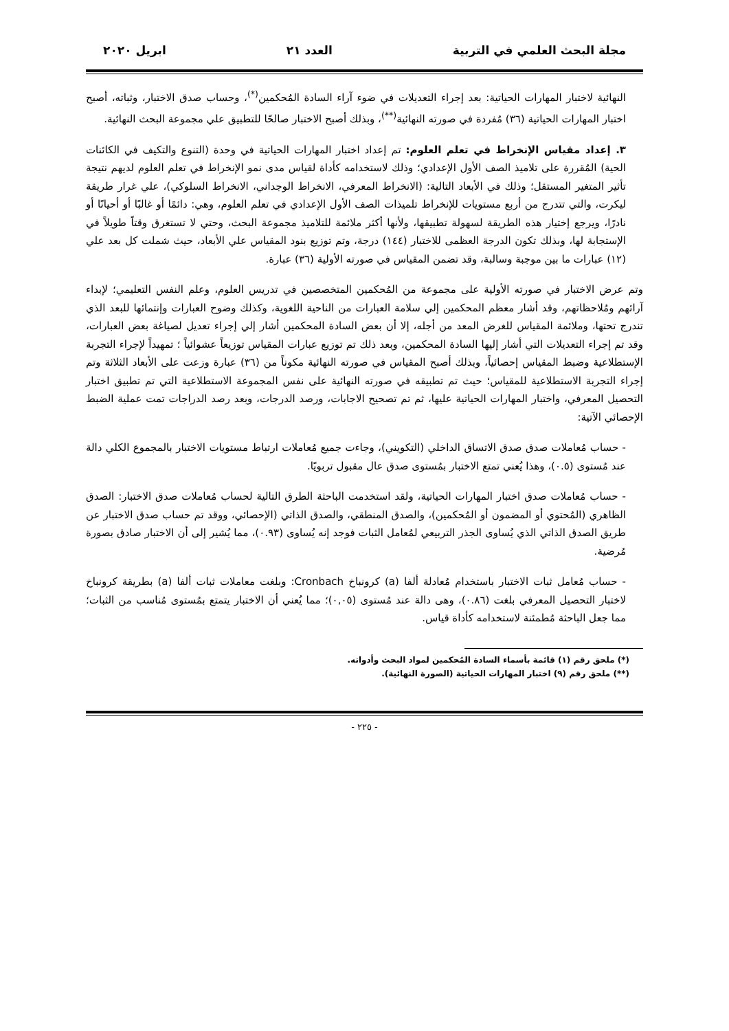مجلة البحث العلمي في التربية العدد ٢١ ابريل ٢٠٢٠
النهائية لاختبار المهارات الحياتية: بعد إجراء التعديلات في ضوء آراء السادة المُحكمين<sup>(*)</sup>، وحساب صدق الاختبار، وثباته، أصبح اختبار المهارات الحياتية (٣٦) مُفردة في صورته النهائية<sup>(**)</sup>، وبذلك أصبح الاختبار صالحًا للتطبيق علي مجموعة البحث النهائية.
٣. إعداد مقياس الإنخراط في تعلم العلوم: تم إعداد اختبار المهارات الحياتية في وحدة (التنوع والتكيف في الكائنات الحية) المُقررة على تلاميذ الصف الأول الإعدادي؛ وذلك لاستخدامه كأداة لقياس مدى نمو الإنخراط في تعلم العلوم لديهم نتيجة تأثير المتغير المستقل؛ وذلك في الأبعاد التالية: (الانخراط المعرفي، الانخراط الوجداني، الانخراط السلوكي)، علي غرار طريقة ليكرت، والتي تتدرج من أربع مستويات للإنخراط تلميذات الصف الأول الإعدادي في تعلم العلوم، وهي: دائمًا أو غالبًا أو أحيانًا أو نادرًا، ويرجع إختيار هذه الطريقة لسهولة تطبيقها، ولأنها أكثر ملائمة للتلاميذ مجموعة البحث، وحتي لا تستغرق وقتاً طويلاً في الإستجابة لها، وبذلك تكون الدرجة العظمى للاختبار (١٤٤) درجة، وتم توزيع بنود المقياس علي الأبعاد، حيث شملت كل بعد علي (١٢) عبارات ما بين موجبة وسالبة، وقد تضمن المقياس في صورته الأولية (٣٦) عبارة.
وتم عرض الاختبار في صورته الأولية على مجموعة من المُحكمين المتخصصين في تدريس العلوم، وعلم النفس التعليمي؛ لإبداء آرائهم ومُلاحظاتهم، وقد أشار معظم المحكمين إلي سلامة العبارات من الناحية اللغوية، وكذلك وضوح العبارات وإنتمائها للبعد الذي تندرج تحتها، وملائمة المقياس للغرض المعد من أجله، إلا أن بعض السادة المحكمين أشار إلي إجراء تعديل لصياغة بعض العبارات، وقد تم إجراء التعديلات التي أشار إليها السادة المحكمين، وبعد ذلك تم توزيع عبارات المقياس توزيعاً عشوائياً ؛ تمهيداً لإجراء التجربة الإستطلاعية وضبط المقياس إحصائياً، وبذلك أصبح المقياس في صورته النهائية مكوناً من (٣٦) عبارة وزعت على الأبعاد الثلاثة وتم إجراء التجربة الاستطلاعية للمقياس؛ حيث تم تطبيقه في صورته النهائية على نفس المجموعة الاستطلاعية التي تم تطبيق اختبار التحصيل المعرفي، واختبار المهارات الحياتية عليها، ثم تم تصحيح الاجابات، ورصد الدرجات، وبعد رصد الدراجات تمت عملية الضبط الإحصائي الآتية:
- حساب مُعاملات صدق صدق الاتساق الداخلي (التكويني)، وجاءت جميع مُعاملات ارتباط مستويات الاختبار بالمجموع الكلي دالة عند مُستوى (٠.٥)، وهذا يُعني تمتع الاختبار بمُستوى صدق عال مقبول تربويًا.
- حساب مُعاملات صدق اختبار المهارات الحياتية، ولقد استخدمت الباحثة الطرق التالية لحساب مُعاملات صدق الاختبار: الصدق الظاهري (المُحتوي أو المضمون أو المُحكمين)، والصدق المنطقي، والصدق الذاتي (الإحصائي، ووقد تم حساب صدق الاختبار عن طريق الصدق الذاتي الذي يُساوى الجذر التربيعي لمُعامل الثبات فوجد إنه يُساوى (٠.٩٣)، مما يُشير إلى أن الاختبار صادق بصورة مُرضية.
- حساب مُعامل ثبات الاختبار باستخدام مُعادلة ألفا (a) كرونباخ Cronbach: وبلغت معاملات ثبات ألفا (a) بطريقة كرونباخ لاختبار التحصيل المعرفي بلغت (٠.٨٦)، وهى دالة عند مُستوى (٠,٠٥)؛ مما يُعني أن الاختبار يتمتع بمُستوى مُناسب من الثبات؛ مما جعل الباحثة مُطمئنة لاستخدامه كأداة قياس.
(*) ملحق رقم (١) قائمة بأسماء السادة المُحكمين لمواد البحث وأدواته.
(**) ملحق رقم (٩) اختبار المهارات الحياتية (الصورة النهائية).
- ٢٢٥ -